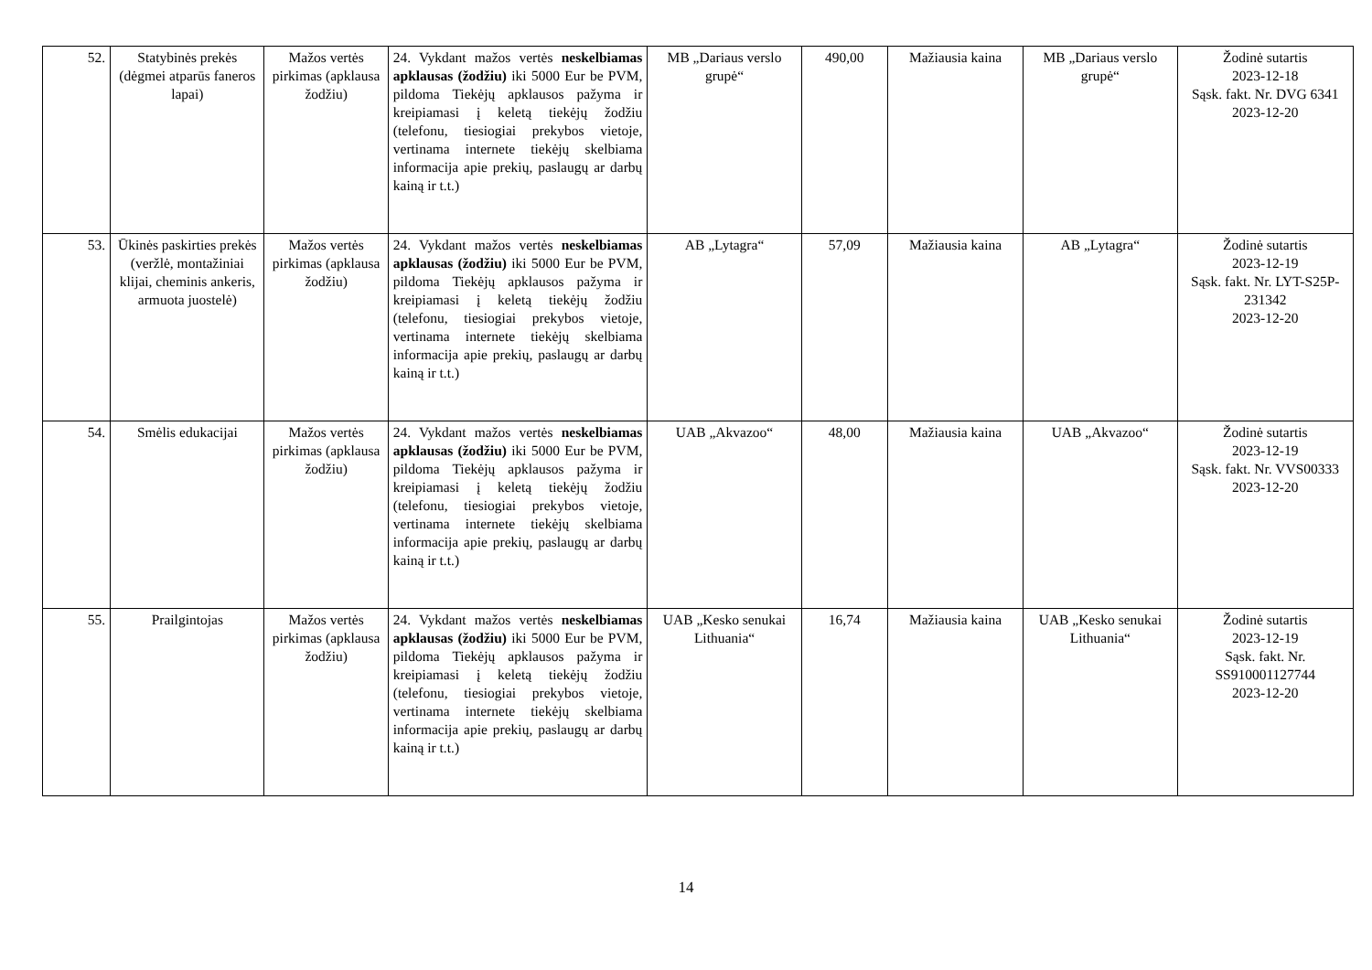| 52. | Statybinės prekės (dėgmei atparūs faneros lapai) | Mažos vertės pirkimas (apklausa žodžiu) | 24. Vykdant mažos vertės neskelbiamas apklausas (žodžiu) iki 5000 Eur be PVM, pildoma Tiekėjų apklausos pažyma ir kreipiamasi į keletą tiekėjų žodžiu (telefonu, tiesiogiai prekybos vietoje, vertinama internete tiekėjų skelbiama informacija apie prekių, paslaugų ar darbų kainą ir t.t.) | MB „Dariaus verslo grupė“ | 490,00 | Mažiausia kaina | MB „Dariaus verslo grupė“ | Žodinė sutartis 2023-12-18 Sąsk. fakt. Nr. DVG 6341 2023-12-20 |
| 53. | Ūkinės paskirties prekės (veržlė, montažiniai klijai, cheminis ankeris, armuota juostelė) | Mažos vertės pirkimas (apklausa žodžiu) | 24. Vykdant mažos vertės neskelbiamas apklausas (žodžiu) iki 5000 Eur be PVM, pildoma Tiekėjų apklausos pažyma ir kreipiamasi į keletą tiekėjų žodžiu (telefonu, tiesiogiai prekybos vietoje, vertinama internete tiekėjų skelbiama informacija apie prekių, paslaugų ar darbų kainą ir t.t.) | AB „Lytagra“ | 57,09 | Mažiausia kaina | AB „Lytagra“ | Žodinė sutartis 2023-12-19 Sąsk. fakt. Nr. LYT-S25P-231342 2023-12-20 |
| 54. | Smėlis edukacijai | Mažos vertės pirkimas (apklausa žodžiu) | 24. Vykdant mažos vertės neskelbiamas apklausas (žodžiu) iki 5000 Eur be PVM, pildoma Tiekėjų apklausos pažyma ir kreipiamasi į keletą tiekėjų žodžiu (telefonu, tiesiogiai prekybos vietoje, vertinama internete tiekėjų skelbiama informacija apie prekių, paslaugų ar darbų kainą ir t.t.) | UAB „Akvazoo“ | 48,00 | Mažiausia kaina | UAB „Akvazoo“ | Žodinė sutartis 2023-12-19 Sąsk. fakt. Nr. VVS00333 2023-12-20 |
| 55. | Prailgintojas | Mažos vertės pirkimas (apklausa žodžiu) | 24. Vykdant mažos vertės neskelbiamas apklausas (žodžiu) iki 5000 Eur be PVM, pildoma Tiekėjų apklausos pažyma ir kreipiamasi į keletą tiekėjų žodžiu (telefonu, tiesiogiai prekybos vietoje, vertinama internete tiekėjų skelbiama informacija apie prekių, paslaugų ar darbų kainą ir t.t.) | UAB „Kesko senukai Lithuania“ | 16,74 | Mažiausia kaina | UAB „Kesko senukai Lithuania“ | Žodinė sutartis 2023-12-19 Sąsk. fakt. Nr. SS910001127744 2023-12-20 |
14